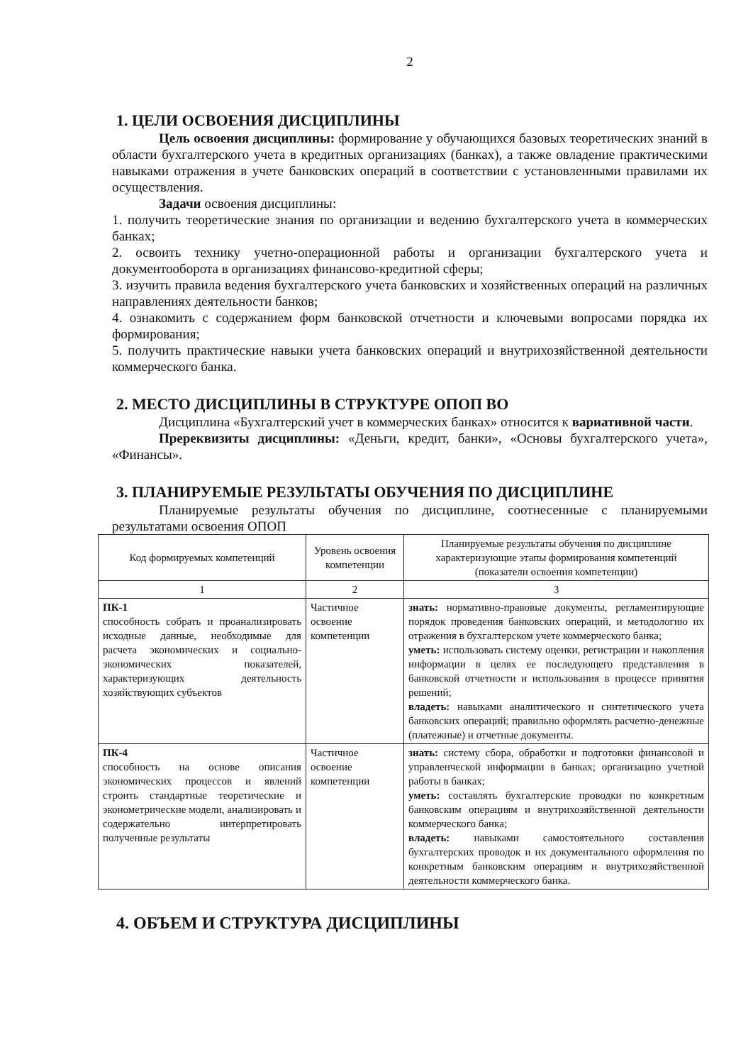2
1. ЦЕЛИ ОСВОЕНИЯ ДИСЦИПЛИНЫ
Цель освоения дисциплины: формирование у обучающихся базовых теоретических знаний в области бухгалтерского учета в кредитных организациях (банках), а также овладение практическими навыками отражения в учете банковских операций в соответствии с установленными правилами их осуществления.
Задачи освоения дисциплины:
1. получить теоретические знания по организации и ведению бухгалтерского учета в коммерческих банках;
2. освоить технику учетно-операционной работы и организации бухгалтерского учета и документооборота в организациях финансово-кредитной сферы;
3. изучить правила ведения бухгалтерского учета банковских и хозяйственных операций на различных направлениях деятельности банков;
4. ознакомить с содержанием форм банковской отчетности и ключевыми вопросами порядка их формирования;
5. получить практические навыки учета банковских операций и внутрихозяйственной деятельности коммерческого банка.
2. МЕСТО ДИСЦИПЛИНЫ В СТРУКТУРЕ ОПОП ВО
Дисциплина «Бухгалтерский учет в коммерческих банках» относится к вариативной части.
Пререквизиты дисциплины: «Деньги, кредит, банки», «Основы бухгалтерского учета», «Финансы».
3. ПЛАНИРУЕМЫЕ РЕЗУЛЬТАТЫ ОБУЧЕНИЯ ПО ДИСЦИПЛИНЕ
Планируемые результаты обучения по дисциплине, соотнесенные с планируемыми результатами освоения ОПОП
| Код формируемых компетенций | Уровень освоения компетенции | Планируемые результаты обучения по дисциплине характеризующие этапы формирования компетенций (показатели освоения компетенции) |
| --- | --- | --- |
| 1 | 2 | 3 |
| ПК-1 способность собрать и проанализировать исходные данные, необходимые для расчета экономических и социально-экономических показателей, характеризующих деятельность хозяйствующих субъектов | Частичное освоение компетенции | знать: нормативно-правовые документы, регламентирующие порядок проведения банковских операций, и методологию их отражения в бухгалтерском учете коммерческого банка; уметь: использовать систему оценки, регистрации и накопления информации в целях ее последующего представления в банковской отчетности и использования в процессе принятия решений; владеть: навыками аналитического и синтетического учета банковских операций; правильно оформлять расчетно-денежные (платежные) и отчетные документы. |
| ПК-4 способность на основе описания экономических процессов и явлений строить стандартные теоретические и эконометрические модели, анализировать и содержательно интерпретировать полученные результаты | Частичное освоение компетенции | знать: систему сбора, обработки и подготовки финансовой и управленческой информации в банках; организацию учетной работы в банках; уметь: составлять бухгалтерские проводки по конкретным банковским операциям и внутрихозяйственной деятельности коммерческого банка; владеть: навыками самостоятельного составления бухгалтерских проводок и их документального оформления по конкретным банковским операциям и внутрихозяйственной деятельности коммерческого банка. |
4. ОБЪЕМ И СТРУКТУРА ДИСЦИПЛИНЫ